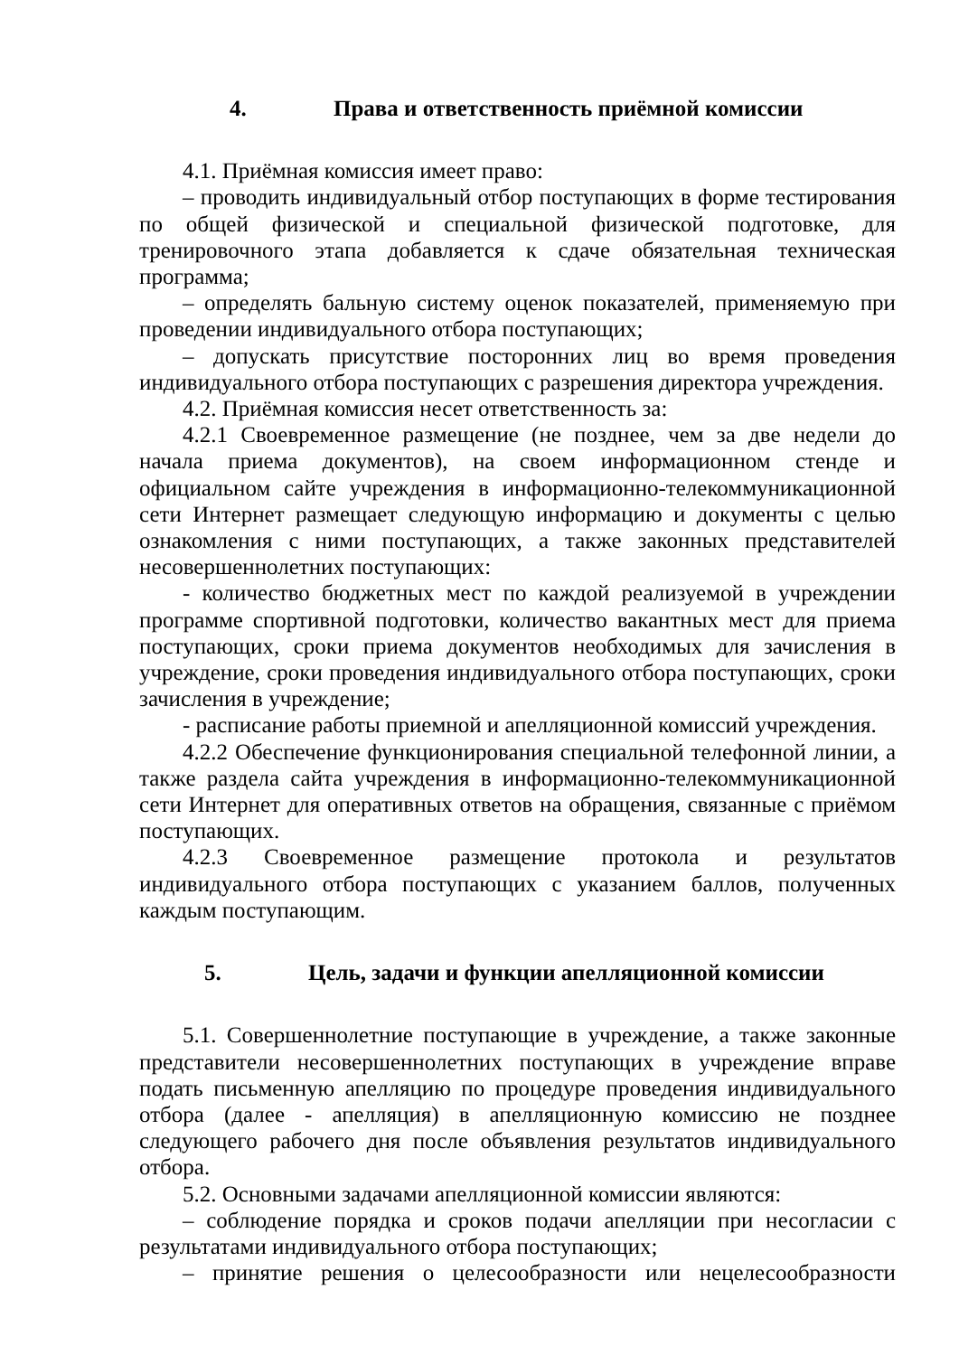4. Права и ответственность приёмной комиссии
4.1. Приёмная комиссия имеет право:
– проводить индивидуальный отбор поступающих в форме тестирования по общей физической и специальной физической подготовке, для тренировочного этапа добавляется к сдаче обязательная техническая программа;
– определять бальную систему оценок показателей, применяемую при проведении индивидуального отбора поступающих;
– допускать присутствие посторонних лиц во время проведения индивидуального отбора поступающих с разрешения директора учреждения.
4.2. Приёмная комиссия несет ответственность за:
4.2.1 Своевременное размещение (не позднее, чем за две недели до начала приема документов), на своем информационном стенде и официальном сайте учреждения в информационно-телекоммуникационной сети Интернет размещает следующую информацию и документы с целью ознакомления с ними поступающих, а также законных представителей несовершеннолетних поступающих:
- количество бюджетных мест по каждой реализуемой в учреждении программе спортивной подготовки, количество вакантных мест для приема поступающих, сроки приема документов необходимых для зачисления в учреждение, сроки проведения индивидуального отбора поступающих, сроки зачисления в учреждение;
- расписание работы приемной и апелляционной комиссий учреждения.
4.2.2 Обеспечение функционирования специальной телефонной линии, а также раздела сайта учреждения в информационно-телекоммуникационной сети Интернет для оперативных ответов на обращения, связанные с приёмом поступающих.
4.2.3 Своевременное размещение протокола и результатов индивидуального отбора поступающих с указанием баллов, полученных каждым поступающим.
5. Цель, задачи и функции апелляционной комиссии
5.1. Совершеннолетние поступающие в учреждение, а также законные представители несовершеннолетних поступающих в учреждение вправе подать письменную апелляцию по процедуре проведения индивидуального отбора (далее - апелляция) в апелляционную комиссию не позднее следующего рабочего дня после объявления результатов индивидуального отбора.
5.2. Основными задачами апелляционной комиссии являются:
– соблюдение порядка и сроков подачи апелляции при несогласии с результатами индивидуального отбора поступающих;
– принятие решения о целесообразности или нецелесообразности